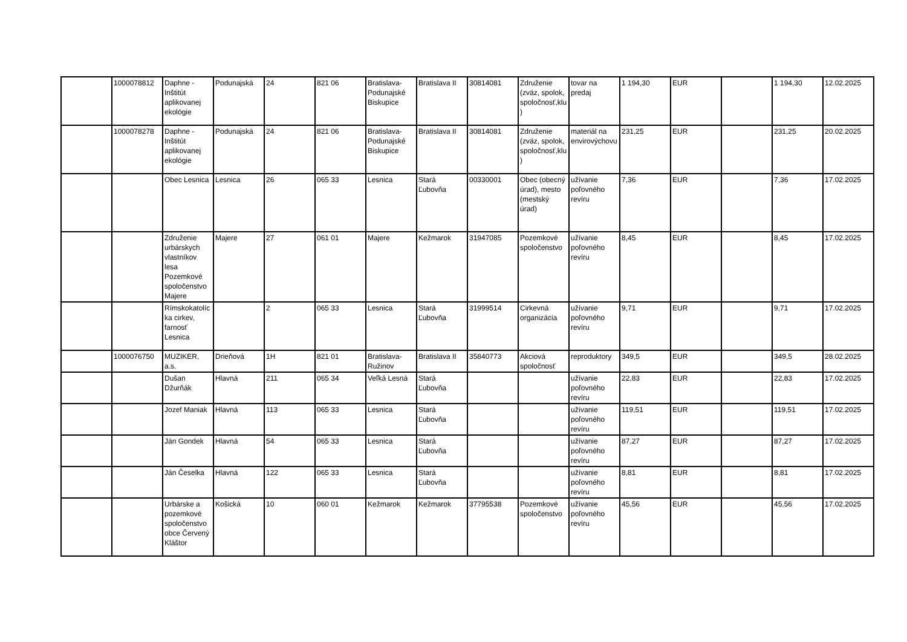| | 1000078812 | Daphne - Inštitút aplikovanej ekológie | Podunajská | 24 | 821 06 | Bratislava-Podunajské Biskupice | Bratislava II | 30814081 | Združenie (zväz, spolok, spoločnosť,klu) | tovar na predaj | 1 194,30 | EUR | | 1 194,30 | 12.02.2025 |
| | 1000078278 | Daphne - Inštitút aplikovanej ekológie | Podunajská | 24 | 821 06 | Bratislava-Podunajské Biskupice | Bratislava II | 30814081 | Združenie (zväz, spolok, spoločnosť,klu) | materiál na envirovýchovu | 231,25 | EUR | | 231,25 | 20.02.2025 |
| | | Obec Lesnica | Lesnica | 26 | 065 33 | Lesnica | Stará Ľubovňa | 00330001 | Obec (obecný úrad), mesto (mestský úrad) | užívanie poľovného revíru | 7,36 | EUR | | 7,36 | 17.02.2025 |
| | | Združenie urbárskych vlastníkov lesa Pozemkové spoločenstvo Majere | Majere | 27 | 061 01 | Majere | Kežmarok | 31947085 | Pozemkové spoločenstvo | užívanie poľovného revíru | 8,45 | EUR | | 8,45 | 17.02.2025 |
| | | Rímskokatolícka cirkev, farnosť Lesnica | | 2 | 065 33 | Lesnica | Stará Ľubovňa | 31999514 | Cirkevná organizácia | užívanie poľovného revíru | 9,71 | EUR | | 9,71 | 17.02.2025 |
| | 1000076750 | MUZIKER, a.s. | Drieňová | 1H | 821 01 | Bratislava-Ružinov | Bratislava II | 35840773 | Akciová spoločnosť | reproduktory | 349,5 | EUR | | 349,5 | 28.02.2025 |
| | | Dušan Džurňák | Hlavná | 211 | 065 34 | Veľká Lesná | Stará Ľubovňa | | | užívanie poľovného revíru | 22,83 | EUR | | 22,83 | 17.02.2025 |
| | | Jozef Maniak | Hlavná | 113 | 065 33 | Lesnica | Stará Ľubovňa | | | užívanie poľovného revíru | 119,51 | EUR | | 119,51 | 17.02.2025 |
| | | Ján Gondek | Hlavná | 54 | 065 33 | Lesnica | Stará Ľubovňa | | | užívanie poľovného revíru | 87,27 | EUR | | 87,27 | 17.02.2025 |
| | | Ján Česelka | Hlavná | 122 | 065 33 | Lesnica | Stará Ľubovňa | | | užívanie poľovného revíru | 8,81 | EUR | | 8,81 | 17.02.2025 |
| | | Urbárske a pozemkové spoločenstvo obce Červený Kláštor | Košická | 10 | 060 01 | Kežmarok | Kežmarok | 37795538 | Pozemkové spoločenstvo | užívanie poľovného revíru | 45,56 | EUR | | 45,56 | 17.02.2025 |